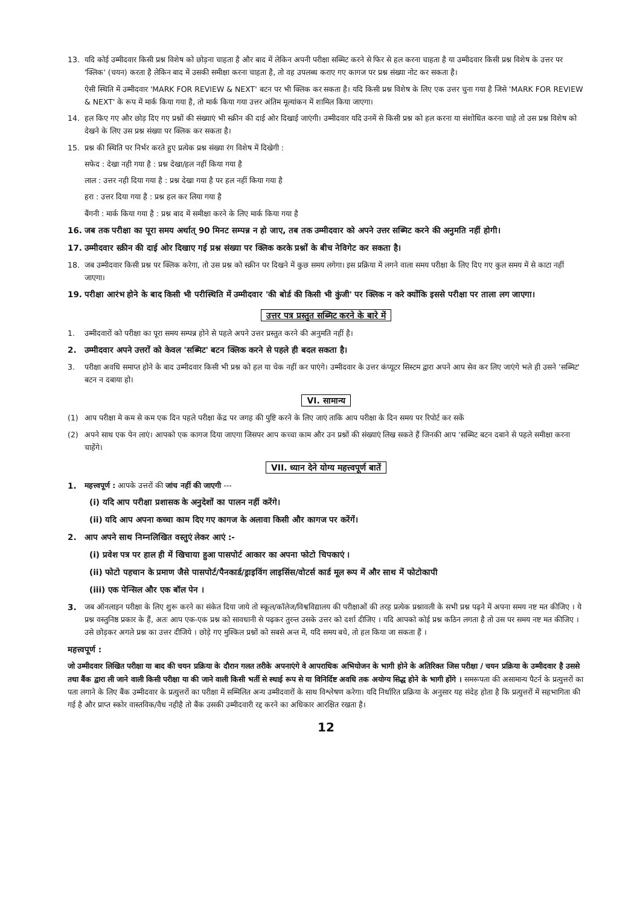13. यदि कोई उम्मीदवार किसी प्रश्न विशेष को छोड़ना चाहता है और बाद में लेकिन अपनी परीक्षा सब्मिट करने से फिर से हल करना चाहता है या उम्मीदवार किसी प्रश्न विशेष के उत्तर पर 'क्लिक' (चयन) करता है लेकिन बाद में उसकी समीक्षा करना चाहता है, तो वह उपलब्ध कराए गए कागज पर प्रश्न संख्या नोट कर सकता है।
ऐसी स्थिति में उम्मीदवार 'MARK FOR REVIEW & NEXT' बटन पर भी क्लिक कर सकता है। यदि किसी प्रश्न विशेष के लिए एक उत्तर चुना गया है जिसे 'MARK FOR REVIEW & NEXT' के रूप में मार्क किया गया है, तो मार्क किया गया उत्तर अंतिम मूल्यांकन में शामिल किया जाएगा।
14. हल किए गए और छोड़ दिए गए प्रश्नों की संख्याएं भी स्क्रीन की दाई ओर दिखाई जाएंगी। उम्मीदवार यदि उनमें से किसी प्रश्न को हल करना या संशोधित करना चाहे तो उस प्रश्न विशेष को देखने के लिए उस प्रश्न संख्या पर क्लिक कर सकता है।
15. प्रश्न की स्थिति पर निर्भर करते हुए प्रत्येक प्रश्न संख्या रंग विशेष में दिखेगी :
सफेद : देखा नही गया है : प्रश्न देखा/हल नहीं किया गया है
लाल : उत्तर नही दिया गया है : प्रश्न देखा गया है पर हल नहीं किया गया है
हरा : उत्तर दिया गया है : प्रश्न हल कर लिया गया है
बैंगनी : मार्क किया गया है : प्रश्न बाद में समीक्षा करने के लिए मार्क किया गया है
16. जब तक परीक्षा का पूरा समय अर्थात् 90 मिनट सम्पन्न न हो जाए, तब तक उम्मीदवार को अपने उत्तर सब्मिट करने की अनुमति नहीं होगी।
17. उम्मीदवार स्क्रीन की दाई ओर दिखाए गई प्रश्न संख्या पर क्लिक करके प्रश्नों के बीच नेविगेट कर सकता है।
18. जब उम्मीदवार किसी प्रश्न पर क्लिक करेगा, तो उस प्रश्न को स्क्रीन पर दिखने में कुछ समय लगेगा। इस प्रक्रिया में लगने वाला समय परीक्षा के लिए दिए गए कुल समय में से काटा नहीं जाएगा।
19. परीक्षा आरंभ होने के बाद किसी भी परीस्थिति में उम्मीदवार 'की बोर्ड की किसी भी कुंजी' पर क्लिक न करे क्योंकि इससे परीक्षा पर ताला लग जाएगा।
उत्तर पत्र प्रस्तुत सब्मिट करने के बारे में
1. उम्मीदवारों को परीक्षा का पूरा समय सम्पन्न होने से पहले अपने उत्तर प्रस्तुत करने की अनुमति नहीं है।
2. उम्मीदवार अपने उत्तरों को केवल 'सब्मिट' बटन क्लिक करने से पहले ही बदल सकता है।
3. परीक्षा अवधि समाप्त होने के बाद उम्मीदवार किसी भी प्रश्न को हल या चेक नहीं कर पाएंगे। उम्मीदवार के उत्तर कंप्यूटर सिस्टम द्वारा अपने आप सेव कर लिए जाएंगे भले ही उसने 'सब्मिट' बटन न दबाया हो।
VI. सामान्य
(1) आप परीक्षा मे कम से कम एक दिन पहले परीक्षा केंद्र पर जगह की पुष्टि करने के लिए जाएं ताकि आप परीक्षा के दिन समय पर रिपोर्ट कर सकें
(2) अपने साथ एक पेन लाएं। आपको एक कागज दिया जाएगा जिसपर आप कच्चा काम और उन प्रश्नों की संख्याएं लिख सकते हैं जिनकी आप 'सब्मिट बटन दबाने से पहले समीक्षा करना चाहेंगे।
VII. ध्यान देने योग्य महत्त्वपूर्ण बातें
1. महत्त्वपूर्ण : आपके उत्तरों की जांच नहीं की जाएगी ---
(i) यदि आप परीक्षा प्रशासक के अनुदेशों का पालन नहीं करेंगे।
(ii) यदि आप अपना कच्चा काम दिए गए कागज के अलावा किसी और कागज पर करेंगें।
2. आप अपने साथ निम्नलिखित वस्तुएं लेकर आएं :-
(i) प्रवेश पत्र पर हाल ही में खिचाया हुआ पासपोर्ट आकार का अपना फोटो चिपकाएं ।
(ii) फोटो पहचान के प्रमाण जैसे पासपोर्ट/पैनकार्ड/ड्राइविंग लाइसिंस/वोटर्स कार्ड मूल रूप में और साथ में फोटोकापी
(iii) एक पेन्सिल और एक बॉल पेन ।
3. जब ऑनलाइन परीक्षा के लिए शुरू करने का संकेत दिया जाये तो स्कूल/कॉलेज/विश्वविद्यालय की परीक्षाओं की तरह प्रत्येक प्रश्नावली के सभी प्रश्न पढ़ने में अपना समय नष्ट मत कीजिए । ये प्रश्न वस्तुनिष्ठ प्रकार के हैं, अतः आप एक-एक प्रश्न को सावधानी से पढ़कर तुरन्त उसके उत्तर को दर्शा दीजिए । यदि आपको कोई प्रश्न कठिन लगता है तो उस पर समय नष्ट मत कीजिए । उसे छोड़कर अगले प्रश्न का उत्तर दीजिये । छोड़े गए मुश्किल प्रश्नों को सबसे अन्त में, यदि समय बचे, तो हल किया जा सकता हैं ।
महत्त्वपूर्ण :
जो उम्मीदवार लिखित परीक्षा या बाद की चयन प्रक्रिया के दौरान गलत तरीके अपनाएंगे वे आपराधिक अभियोजन के भागी होने के अतिरिक्त जिस परीक्षा / चयन प्रक्रिया के उम्मीदवार है उससे तथा बैंक द्वारा ली जाने वाली किसी परीक्षा या की जाने वाली किसी भर्ती से स्थाई रूप से या विनिर्दिष्ट अवधि तक अयोग्य सिद्ध होने के भागी होंगे । समरूपता की असामान्य पैटर्न के प्रत्युत्तरों का पता लगाने के लिए बैंक उम्मीदवार के प्रत्युत्तरों का परीक्षा में सम्मिलित अन्य उम्मीदवारों के साथ विश्लेषण करेगा। यदि निर्धारित प्रक्रिया के अनुसार यह संदेह होता है कि प्रत्युत्तरों में सहभागिता की गई है और प्राप्त स्कोर वास्तविक/वैध नहीहै तो बैंक उसकी उम्मीदवारी रद्द करने का अधिकार आरक्षित रखता है।
12